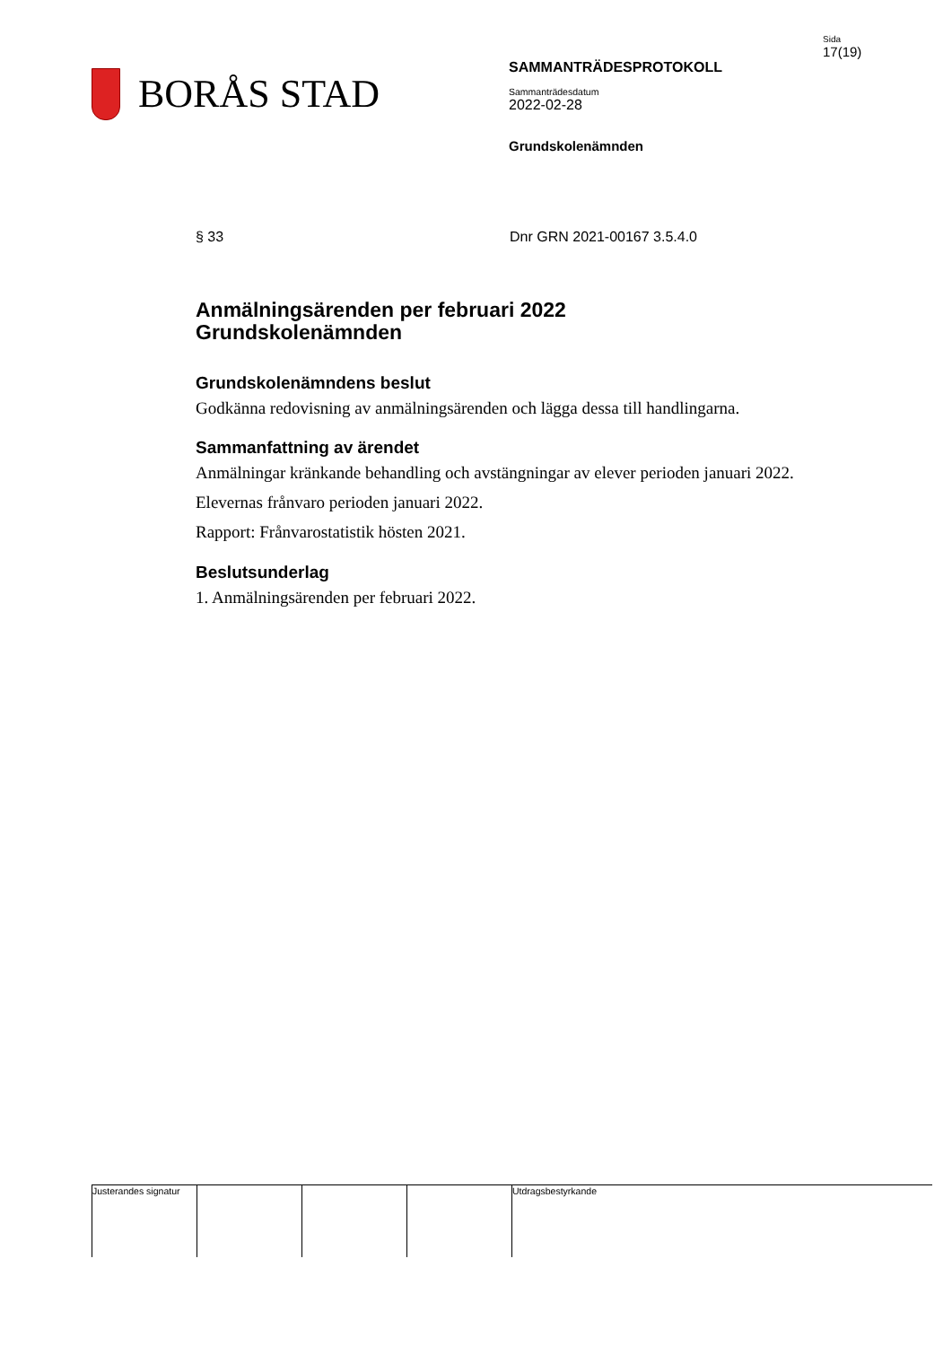BORÅS STAD
SAMMANTRÄDESPROTOKOLL
Sammanträdesdatum
2022-02-28
Grundskolenämnden
Sida
17(19)
§ 33 Dnr GRN 2021-00167 3.5.4.0
Anmälningsärenden per februari 2022
Grundskolenämnden
Grundskolenämndens beslut
Godkänna redovisning av anmälningsärenden och lägga dessa till handlingarna.
Sammanfattning av ärendet
Anmälningar kränkande behandling och avstängningar av elever perioden januari 2022.
Elevernas frånvaro perioden januari 2022.
Rapport: Frånvarostatistik hösten 2021.
Beslutsunderlag
1. Anmälningsärenden per februari 2022.
Justerandes signatur
Utdragsbestyrkande